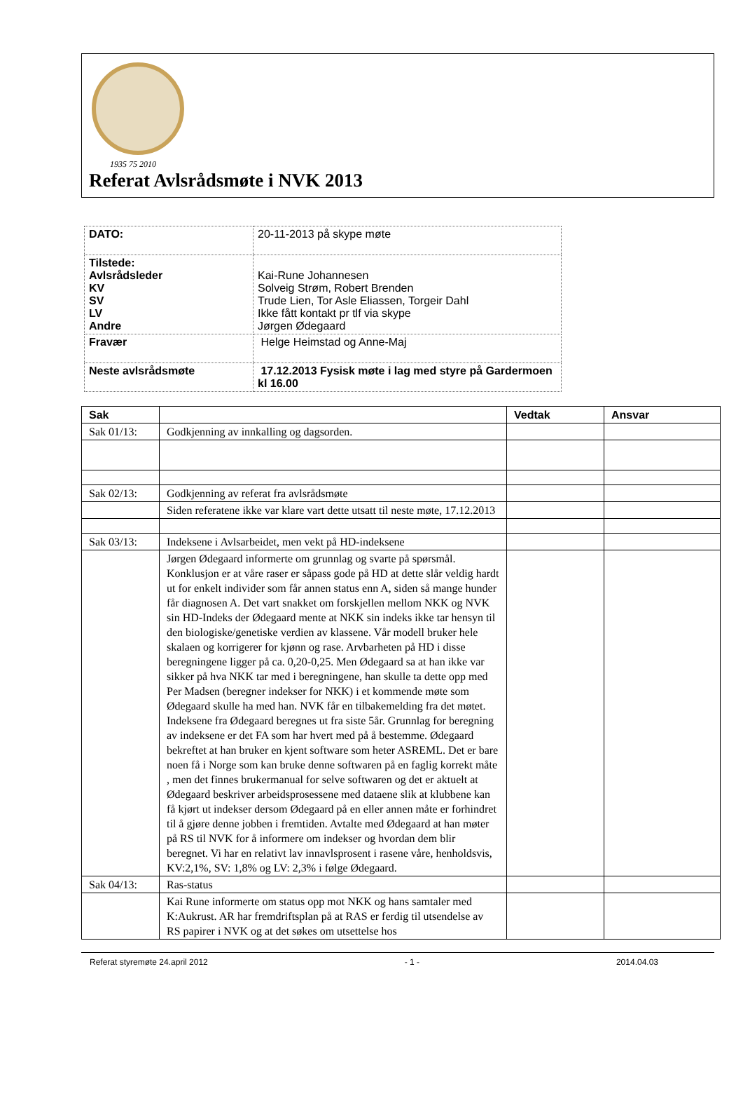1935 75 2010
Referat Avlsrådsmøte i NVK 2013
| DATO: | 20-11-2013 på skype møte |
| Tilstede: Avlsrådsleder KV SV LV Andre | Kai-Rune Johannesen Solveig Strøm, Robert Brenden Trude Lien, Tor Asle Eliassen, Torgeir Dahl Ikke fått kontakt pr tlf via skype Jørgen Ødegaard |
| Fravær | Helge Heimstad og Anne-Maj |
| Neste avlsrådsmøte | 17.12.2013 Fysisk møte i lag med styre på Gardermoen kl 16.00 |
| Sak | | Vedtak | Ansvar |
| --- | --- | --- | --- |
| Sak 01/13: | Godkjenning av innkalling og dagsorden. | | |
| Sak 02/13: | Godkjenning av referat fra avlsrådsmøte | | |
| | Siden referatene ikke var klare vart dette utsatt til neste møte, 17.12.2013 | | |
| Sak 03/13: | Indeksene i Avlsarbeidet, men vekt på HD-indeksene | | |
| | Jørgen Ødegaard informerte om grunnlag og svarte på spørsmål. Konklusjon er at våre raser er såpass gode på HD at dette slår veldig hardt ut for enkelt individer som får annen status enn A, siden så mange hunder får diagnosen A. Det vart snakket om forskjellen mellom NKK og NVK sin HD-Indeks der Ødegaard mente at NKK sin indeks ikke tar hensyn til den biologiske/genetiske verdien av klassene. Vår modell bruker hele skalaen og korrigerer for kjønn og rase. Arvbarheten på HD i disse beregningene ligger på ca. 0,20-0,25. Men Ødegaard sa at han ikke var sikker på hva NKK tar med i beregningene, han skulle ta dette opp med Per Madsen (beregner indekser for NKK) i et kommende møte som Ødegaard skulle ha med han. NVK får en tilbakemelding fra det møtet. Indeksene fra Ødegaard beregnes ut fra siste 5år. Grunnlag for beregning av indeksene er det FA som har hvert med på å bestemme. Ødegaard bekreftet at han bruker en kjent software som heter ASREML. Det er bare noen få i Norge som kan bruke denne softwaren på en faglig korrekt måte , men det finnes brukermanual for selve softwaren og det er aktuelt at Ødegaard beskriver arbeidsprosessene med dataene slik at klubbene kan få kjørt ut indekser dersom Ødegaard på en eller annen måte er forhindret til å gjøre denne jobben i fremtiden. Avtalte med Ødegaard at han møter på RS til NVK for å informere om indekser og hvordan dem blir beregnet. Vi har en relativt lav innavlsprosent i rasene våre, henholdsvis, KV:2,1%, SV: 1,8% og LV: 2,3% i følge Ødegaard. | | |
| Sak 04/13: | Ras-status | | |
| | Kai Rune informerte om status opp mot NKK og hans samtaler med K:Aukrust. AR har fremdriftsplan på at RAS er ferdig til utsendelse av RS papirer i NVK og at det søkes om utsettelse hos | | |
Referat styremøte 24.april 2012 - 1 - 2014.04.03